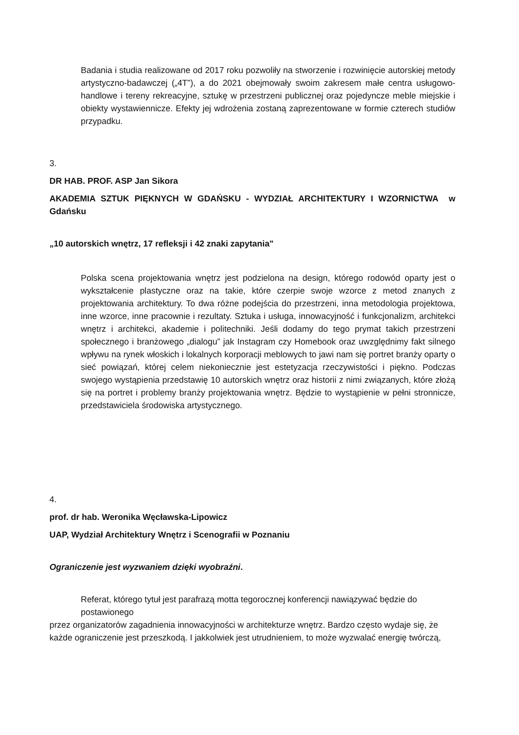Badania i studia realizowane od 2017 roku pozwoliły na stworzenie i rozwinięcie autorskiej metody artystyczno-badawczej („4T”), a do 2021 obejmowały swoim zakresem małe centra usługowo-handlowe i tereny rekreacyjne, sztukę w przestrzeni publicznej oraz pojedyncze meble miejskie i obiekty wystawiennicze. Efekty jej wdrożenia zostaną zaprezentowane w formie czterech studiów przypadku.
3.
DR HAB. PROF. ASP Jan Sikora
AKADEMIA SZTUK PIĘKNYCH W GDAŃSKU - WYDZIAŁ ARCHITEKTURY I WZORNICTWA w Gdańsku
„10 autorskich wnętrz, 17 refleksji i 42 znaki zapytania"
Polska scena projektowania wnętrz jest podzielona na design, którego rodowód oparty jest o wykształcenie plastyczne oraz na takie, które czerpie swoje wzorce z metod znanych z projektowania architektury. To dwa różne podejścia do przestrzeni, inna metodologia projektowa, inne wzorce, inne pracownie i rezultaty. Sztuka i usługa, innowacyjność i funkcjonalizm, architekci wnętrz i architekci, akademie i politechniki. Jeśli dodamy do tego prymat takich przestrzeni społecznego i branżowego „dialogu” jak Instagram czy Homebook oraz uwzględnimy fakt silnego wpływu na rynek włoskich i lokalnych korporacji meblowych to jawi nam się portret branży oparty o sieć powiązań, której celem niekoniecznie jest estetyzacja rzeczywistości i piękno. Podczas swojego wystąpienia przedstawię 10 autorskich wnętrz oraz historii z nimi związanych, które złożą się na portret i problemy branży projektowania wnętrz. Będzie to wystąpienie w pełni stronnicze, przedstawiciela środowiska artystycznego.
4.
prof. dr hab. Weronika Węcławska-Lipowicz
UAP, Wydział Architektury Wnętrz i Scenografii w Poznaniu
Ograniczenie jest wyzwaniem dzięki wyobraźni.
Referat, którego tytuł jest parafrazą motta tegorocznej konferencji nawiązywać będzie do postawionego
przez organizatorów zagadnienia innowacyjności w architekturze wnętrz. Bardzo często wydaje się, że
każde ograniczenie jest przeszkodą. I jakkolwiek jest utrudnieniem, to może wyzwalać energię twórczą,